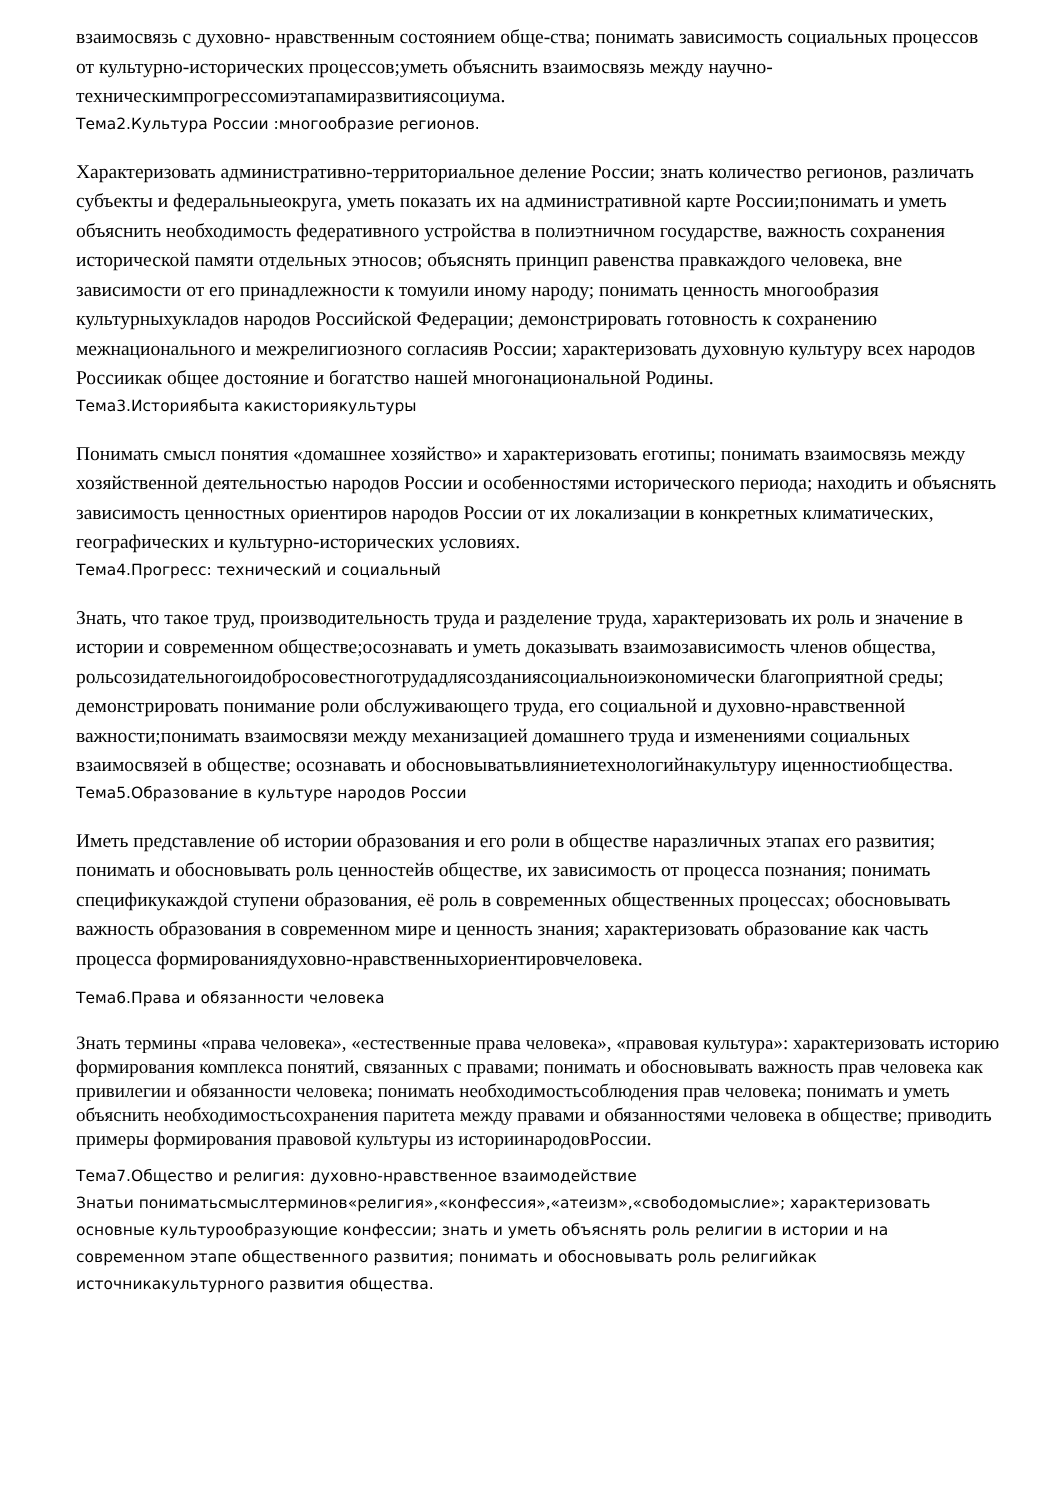взаимосвязь с духовно- нравственным состоянием обще-ства; понимать зависимость социальных процессов от культурно-исторических процессов;уметь объяснить взаимосвязь между научно-техническимпрогрессомиэтапамиразвитиясоциума.
Тема2.Культура России :многообразие регионов.
Характеризовать административно-территориальное деление России; знать количество регионов, различать субъекты и федеральныеокруга, уметь показать их на административной карте России;понимать и уметь объяснить необходимость федеративного устройства в полиэтничном государстве, важность сохранения исторической памяти отдельных этносов; объяснять принцип равенства правкаждого человека, вне зависимости от его принадлежности к томуили иному народу; понимать ценность многообразия культурныхукладов народов Российской Федерации; демонстрировать готовность к сохранению межнационального и межрелигиозного согласияв России; характеризовать духовную культуру всех народов Россиикак общее достояние и богатство нашей многонациональной Родины.
Тема3.Историябыта какисториякультуры
Понимать смысл понятия «домашнее хозяйство» и характеризовать еготипы; понимать взаимосвязь между хозяйственной деятельностью народов России и особенностями исторического периода; находить и объяснять зависимость ценностных ориентиров народов России от их локализации в конкретных климатических, географических и культурно-исторических условиях.
Тема4.Прогресс: технический и социальный
Знать, что такое труд, производительность труда и разделение труда, характеризовать их роль и значение в истории и современном обществе;осознавать и уметь доказывать взаимозависимость членов общества, рольсозидательногоидобросовестноготрудадлясозданиясоциальноиэкономически благоприятной среды; демонстрировать понимание роли обслуживающего труда, его социальной и духовно-нравственной важности;понимать взаимосвязи между механизацией домашнего труда и изменениями социальных взаимосвязей в обществе; осознавать и обосновыватьвлияниетехнологийнакультуру иценностиобщества.
Тема5.Образование в культуре народов России
Иметь представление об истории образования и его роли в обществе наразличных этапах его развития; понимать и обосновывать роль ценностейв обществе, их зависимость от процесса познания; понимать спецификукаждой ступени образования, её роль в современных общественных процессах; обосновывать важность образования в современном мире и ценность знания; характеризовать образование как часть процесса формированиядуховно-нравственныхориентировчеловека.
Тема6.Права и обязанности человека
Знать термины «права человека», «естественные права человека», «правовая культура»: характеризовать историю формирования комплекса понятий, связанных с правами; понимать и обосновывать важность прав человека как привилегии и обязанности человека; понимать необходимостьсоблюдения прав человека; понимать и уметь объяснить необходимостьсохранения паритета между правами и обязанностями человека в обществе; приводить примеры формирования правовой культуры из историинародовРоссии.
Тема7.Общество и религия: духовно-нравственное взаимодействие
Знатьи пониматьсмыслтерминов«религия»,«конфессия»,«атеизм»,«свободомыслие»; характеризовать основные культурообразующие конфессии; знать и уметь объяснять роль религии в истории и на современном этапе общественного развития; понимать и обосновывать роль религийкак источникакультурного развития общества.